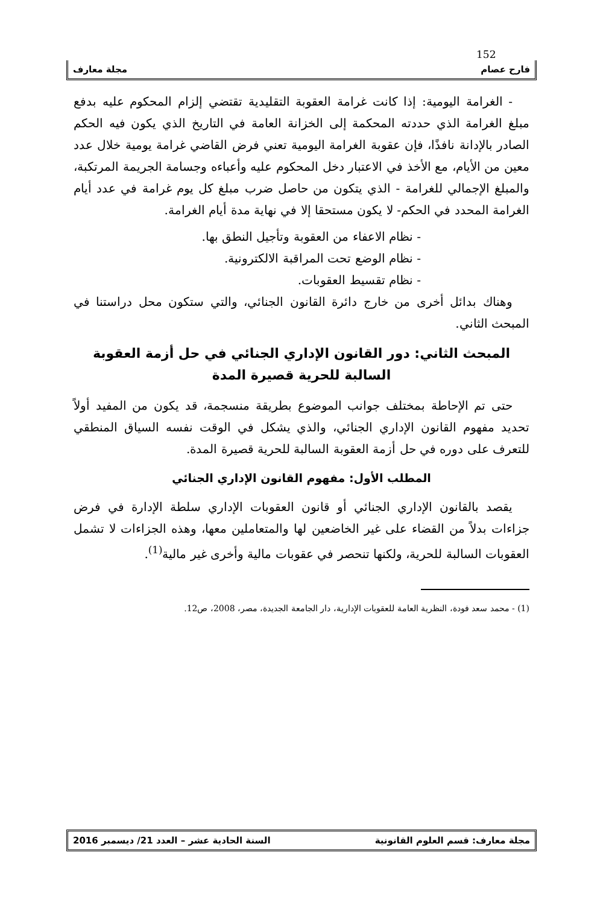152
فارح عصام مجلة معارف
- الغرامة اليومية: إذا كانت غرامة العقوبة التقليدية تقتضي إلزام المحكوم عليه بدفع مبلغ الغرامة الذي حددته المحكمة إلى الخزانة العامة في التاريخ الذي يكون فيه الحكم الصادر بالإدانة نافذًا، فإن عقوبة الغرامة اليومية تعني فرض القاضي غرامة يومية خلال عدد معين من الأيام، مع الأخذ في الاعتبار دخل المحكوم عليه وأعباءه وجسامة الجريمة المرتكبة، والمبلغ الإجمالي للغرامة - الذي يتكون من حاصل ضرب مبلغ كل يوم غرامة في عدد أيام الغرامة المحدد في الحكم- لا يكون مستحقا إلا في نهاية مدة أيام الغرامة.
- نظام الاعفاء من العقوبة وتأجيل النطق بها.
- نظام الوضع تحت المراقبة الالكترونية.
- نظام تقسيط العقوبات.
وهناك بدائل أخرى من خارج دائرة القانون الجنائي، والتي ستكون محل دراستنا في المبحث الثاني.
المبحث الثاني: دور القانون الإداري الجنائي في حل أزمة العقوبة السالبة للحرية قصيرة المدة
حتى تم الإحاطة بمختلف جوانب الموضوع بطريقة منسجمة، قد يكون من المفيد أولاً تحديد مفهوم القانون الإداري الجنائي، والذي يشكل في الوقت نفسه السياق المنطقي للتعرف على دوره في حل أزمة العقوبة السالبة للحرية قصيرة المدة.
المطلب الأول: مفهوم القانون الإداري الجنائي
يقصد بالقانون الإداري الجنائي أو قانون العقوبات الإداري سلطة الإدارة في فرض جزاءات بدلاً من القضاء على غير الخاضعين لها والمتعاملين معها، وهذه الجزاءات لا تشمل العقوبات السالبة للحرية، ولكنها تنحصر في عقوبات مالية وأخرى غير مالية<sup>(1)</sup>.
(1) - محمد سعد فودة، النظرية العامة للعقوبات الإدارية، دار الجامعة الجديدة، مصر، 2008، ص12.
مجلة معارف: قسم العلوم القانونية السنة الحادية عشر – العدد 21/ ديسمبر 2016